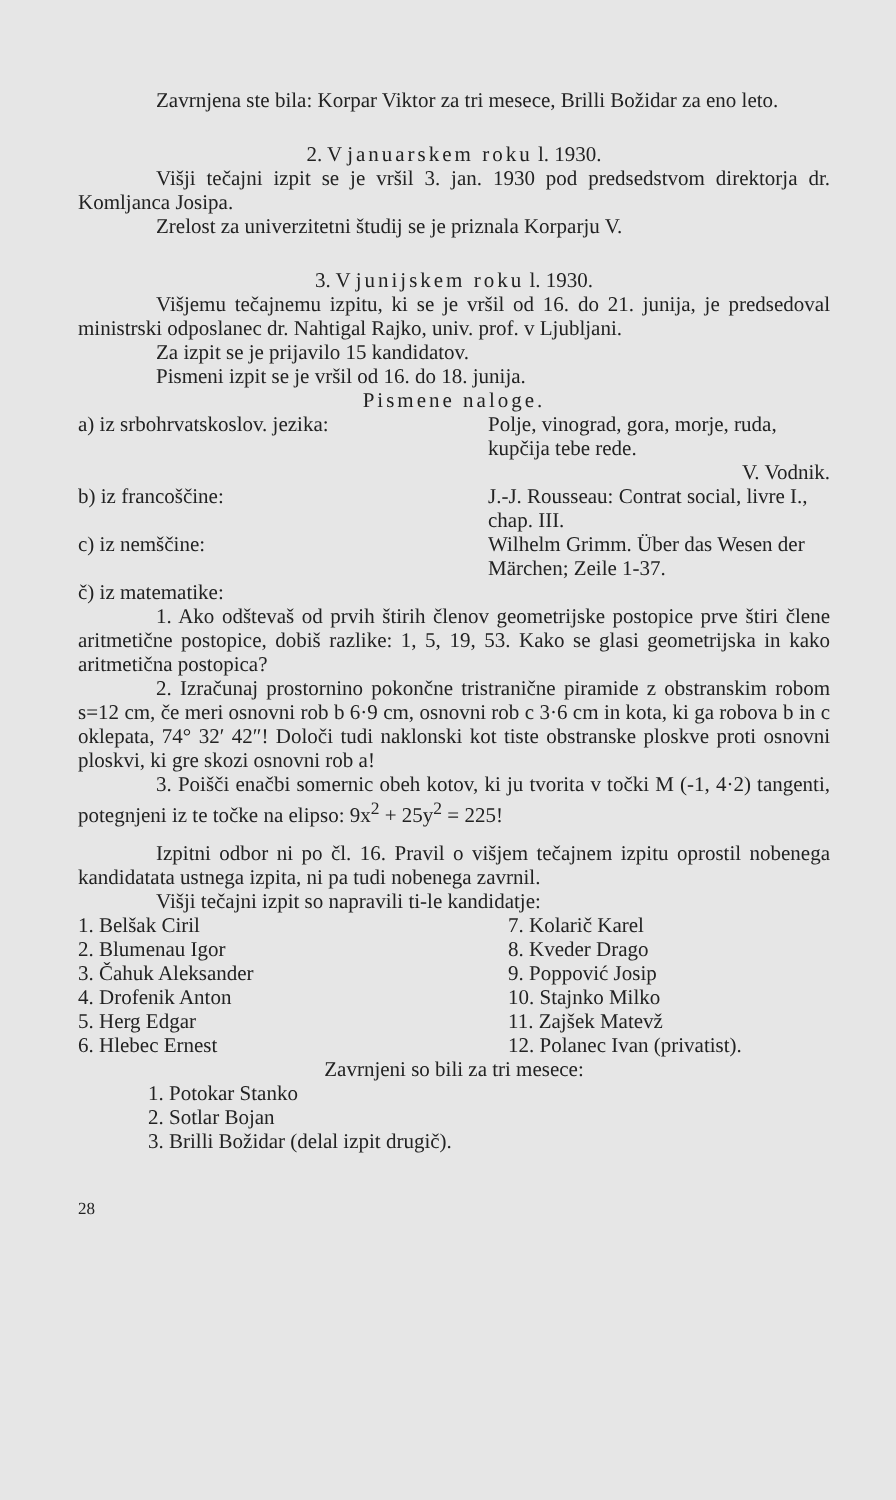Zavrnjena ste bila: Korpar Viktor za tri mesece, Brilli Božidar za eno leto.
2. V januarskem roku l. 1930.
Višji tečajni izpit se je vršil 3. jan. 1930 pod predsedstvom direktorja dr. Komljanca Josipa.
Zrelost za univerzitetni študij se je priznala Korparju V.
3. V junijskem roku l. 1930.
Višjemu tečajnemu izpitu, ki se je vršil od 16. do 21. junija, je predsedoval ministrski odposlanec dr. Nahtigal Rajko, univ. prof. v Ljubljani.
Za izpit se je prijavilo 15 kandidatov.
Pismeni izpit se je vršil od 16. do 18. junija.
Pismene naloge.
| a) iz srbohrvatskoslov. jezika: | Polje, vinograd, gora, morje, ruda, kupčija tebe rede. V. Vodnik. |
| b) iz francoščine: | J.-J. Rousseau: Contrat social, livre I., chap. III. |
| c) iz nemščine: | Wilhelm Grimm. Über das Wesen der Märchen; Zeile 1-37. |
| č) iz matematike: | |
1. Ako odštevaš od prvih štirih členov geometrijske postopice prve štiri člene aritmetične postopice, dobiš razlike: 1, 5, 19, 53. Kako se glasi geometrijska in kako aritmetična postopica?
2. Izračunaj prostornino pokončne tristranične piramide z obstranskim robom s=12 cm, če meri osnovni rob b 6·9 cm, osnovni rob c 3·6 cm in kota, ki ga robova b in c oklepata, 74° 32′ 42″! Določi tudi naklonski kot tiste obstranske ploskve proti osnovni ploskvi, ki gre skozi osnovni rob a!
3. Poišči enačbi somernic obeh kotov, ki ju tvorita v točki M (-1, 4·2) tangenti, potegnjeni iz te točke na elipso: 9x<sup>2</sup> + 25y<sup>2</sup> = 225!
Izpitni odbor ni po čl. 16. Pravil o višjem tečajnem izpitu oprostil nobenega kandidatata ustnega izpita, ni pa tudi nobenega zavrnil.
Višji tečajni izpit so napravili ti-le kandidatje:
| 1. Belšak Ciril | 7. Kolarič Karel |
| 2. Blumenau Igor | 8. Kveder Drago |
| 3. Čahuk Aleksander | 9. Poppović Josip |
| 4. Drofenik Anton | 10. Stajnko Milko |
| 5. Herg Edgar | 11. Zajšek Matevž |
| 6. Hlebec Ernest | 12. Polanec Ivan (privatist). |
Zavrnjeni so bili za tri mesece:
1. Potokar Stanko
2. Sotlar Bojan
3. Brilli Božidar (delal izpit drugič).
28